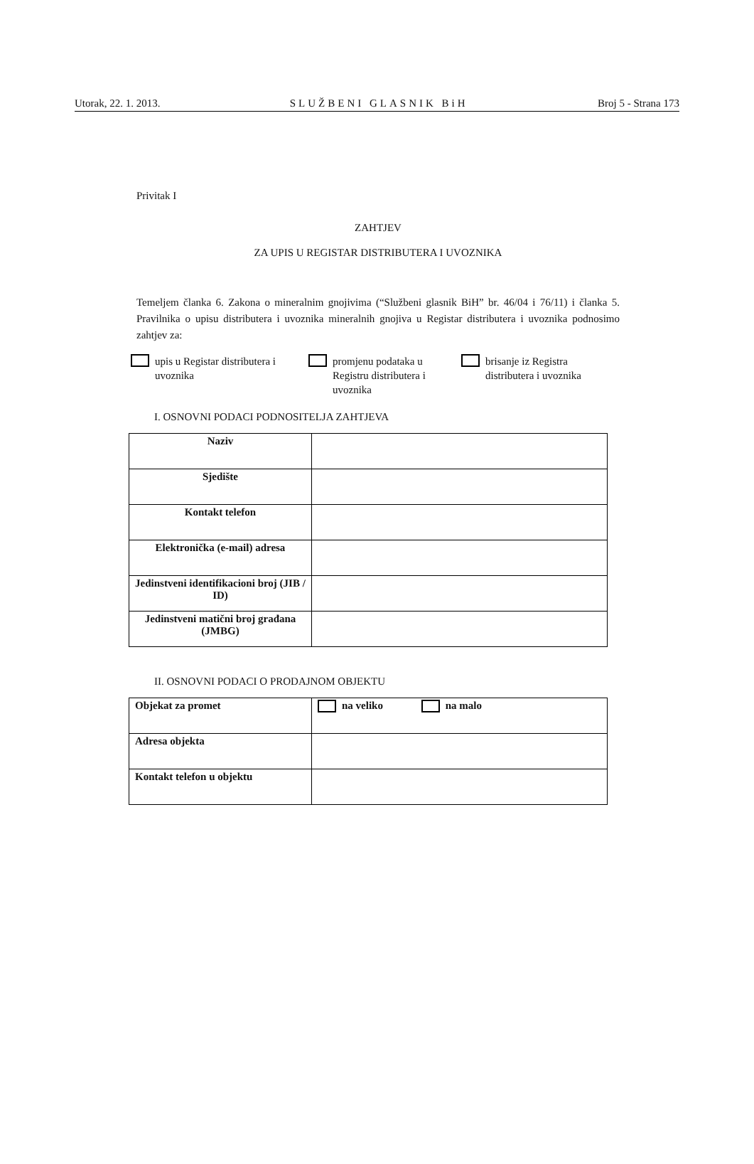Utorak, 22. 1. 2013. SLUŽBENI GLASNIK BiH Broj 5 - Strana 173
Privitak I
ZAHTJEV
ZA UPIS U REGISTAR DISTRIBUTERA I UVOZNIKA
Temeljem članka 6. Zakona o mineralnim gnojivima (“Službeni glasnik BiH” br. 46/04 i 76/11) i članka 5. Pravilnika o upisu distributera i uvoznika mineralnih gnojiva u Registar distributera i uvoznika podnosimo zahtjev za:
upis u Registar distributera i uvoznika
promjenu podataka u Registru distributera i uvoznika
brisanje iz Registra distributera i uvoznika
I. OSNOVNI PODACI PODNOSITELJA ZAHTJEVA
| Naziv | |
| Sjedište | |
| Kontakt telefon | |
| Elektronička (e-mail) adresa | |
| Jedinstveni identifikacioni broj (JIB / ID) | |
| Jedinstveni matični broj građana (JMBG) | |
II. OSNOVNI PODACI O PRODAJNOM OBJEKTU
| Objekat za promet | na veliko na malo |
| Adresa objekta | |
| Kontakt telefon u objektu | |